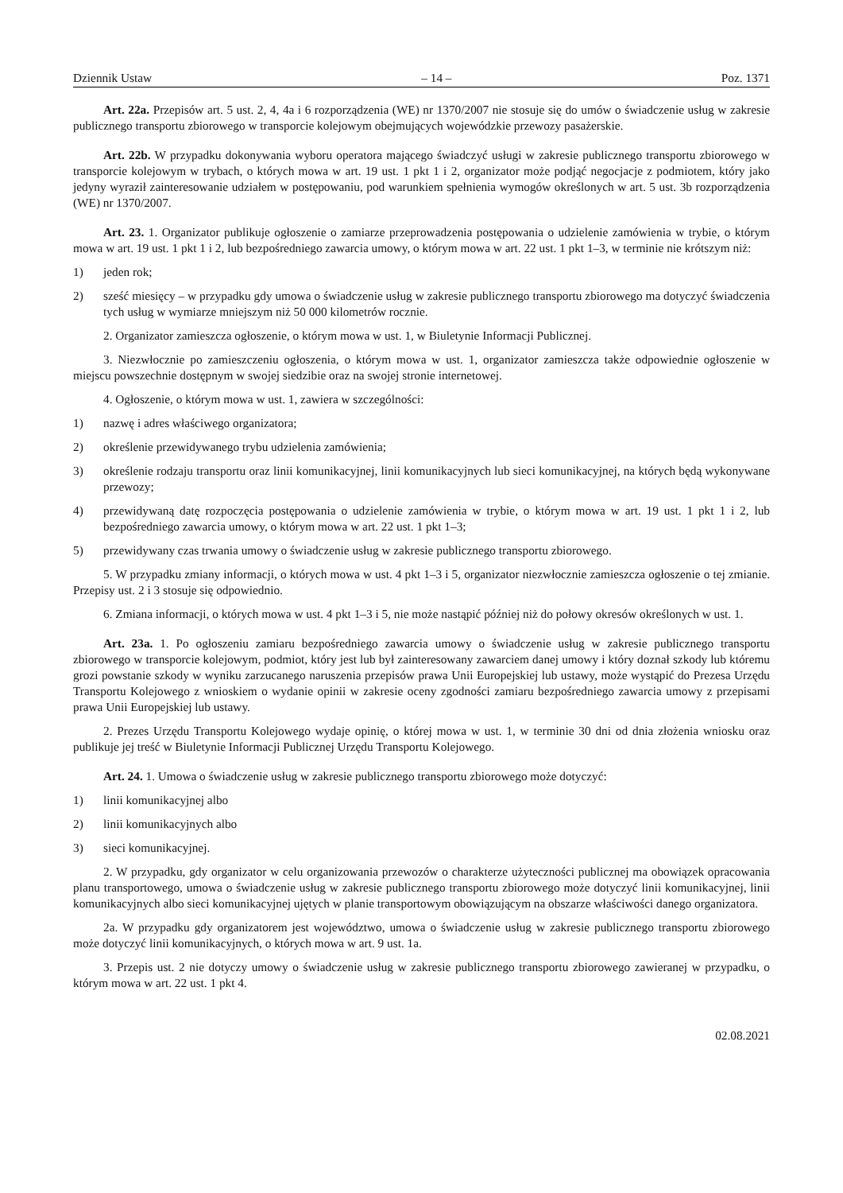Dziennik Ustaw – 14 – Poz. 1371
Art. 22a. Przepisów art. 5 ust. 2, 4, 4a i 6 rozporządzenia (WE) nr 1370/2007 nie stosuje się do umów o świadczenie usług w zakresie publicznego transportu zbiorowego w transporcie kolejowym obejmujących wojewódzkie przewozy pasażerskie.
Art. 22b. W przypadku dokonywania wyboru operatora mającego świadczyć usługi w zakresie publicznego transportu zbiorowego w transporcie kolejowym w trybach, o których mowa w art. 19 ust. 1 pkt 1 i 2, organizator może podjąć negocjacje z podmiotem, który jako jedyny wyraził zainteresowanie udziałem w postępowaniu, pod warunkiem spełnienia wymogów określonych w art. 5 ust. 3b rozporządzenia (WE) nr 1370/2007.
Art. 23. 1. Organizator publikuje ogłoszenie o zamiarze przeprowadzenia postępowania o udzielenie zamówienia w trybie, o którym mowa w art. 19 ust. 1 pkt 1 i 2, lub bezpośredniego zawarcia umowy, o którym mowa w art. 22 ust. 1 pkt 1–3, w terminie nie krótszym niż:
1) jeden rok;
2) sześć miesięcy – w przypadku gdy umowa o świadczenie usług w zakresie publicznego transportu zbiorowego ma dotyczyć świadczenia tych usług w wymiarze mniejszym niż 50 000 kilometrów rocznie.
2. Organizator zamieszcza ogłoszenie, o którym mowa w ust. 1, w Biuletynie Informacji Publicznej.
3. Niezwłocznie po zamieszczeniu ogłoszenia, o którym mowa w ust. 1, organizator zamieszcza także odpowiednie ogłoszenie w miejscu powszechnie dostępnym w swojej siedzibie oraz na swojej stronie internetowej.
4. Ogłoszenie, o którym mowa w ust. 1, zawiera w szczególności:
1) nazwę i adres właściwego organizatora;
2) określenie przewidywanego trybu udzielenia zamówienia;
3) określenie rodzaju transportu oraz linii komunikacyjnej, linii komunikacyjnych lub sieci komunikacyjnej, na których będą wykonywane przewozy;
4) przewidywaną datę rozpoczęcia postępowania o udzielenie zamówienia w trybie, o którym mowa w art. 19 ust. 1 pkt 1 i 2, lub bezpośredniego zawarcia umowy, o którym mowa w art. 22 ust. 1 pkt 1–3;
5) przewidywany czas trwania umowy o świadczenie usług w zakresie publicznego transportu zbiorowego.
5. W przypadku zmiany informacji, o których mowa w ust. 4 pkt 1–3 i 5, organizator niezwłocznie zamieszcza ogłoszenie o tej zmianie. Przepisy ust. 2 i 3 stosuje się odpowiednio.
6. Zmiana informacji, o których mowa w ust. 4 pkt 1–3 i 5, nie może nastąpić później niż do połowy okresów określonych w ust. 1.
Art. 23a. 1. Po ogłoszeniu zamiaru bezpośredniego zawarcia umowy o świadczenie usług w zakresie publicznego transportu zbiorowego w transporcie kolejowym, podmiot, który jest lub był zainteresowany zawarciem danej umowy i który doznał szkody lub któremu grozi powstanie szkody w wyniku zarzucanego naruszenia przepisów prawa Unii Europejskiej lub ustawy, może wystąpić do Prezesa Urzędu Transportu Kolejowego z wnioskiem o wydanie opinii w zakresie oceny zgodności zamiaru bezpośredniego zawarcia umowy z przepisami prawa Unii Europejskiej lub ustawy.
2. Prezes Urzędu Transportu Kolejowego wydaje opinię, o której mowa w ust. 1, w terminie 30 dni od dnia złożenia wniosku oraz publikuje jej treść w Biuletynie Informacji Publicznej Urzędu Transportu Kolejowego.
Art. 24. 1. Umowa o świadczenie usług w zakresie publicznego transportu zbiorowego może dotyczyć:
1) linii komunikacyjnej albo
2) linii komunikacyjnych albo
3) sieci komunikacyjnej.
2. W przypadku, gdy organizator w celu organizowania przewozów o charakterze użyteczności publicznej ma obowiązek opracowania planu transportowego, umowa o świadczenie usług w zakresie publicznego transportu zbiorowego może dotyczyć linii komunikacyjnej, linii komunikacyjnych albo sieci komunikacyjnej ujętych w planie transportowym obowiązującym na obszarze właściwości danego organizatora.
2a. W przypadku gdy organizatorem jest województwo, umowa o świadczenie usług w zakresie publicznego transportu zbiorowego może dotyczyć linii komunikacyjnych, o których mowa w art. 9 ust. 1a.
3. Przepis ust. 2 nie dotyczy umowy o świadczenie usług w zakresie publicznego transportu zbiorowego zawieranej w przypadku, o którym mowa w art. 22 ust. 1 pkt 4.
02.08.2021